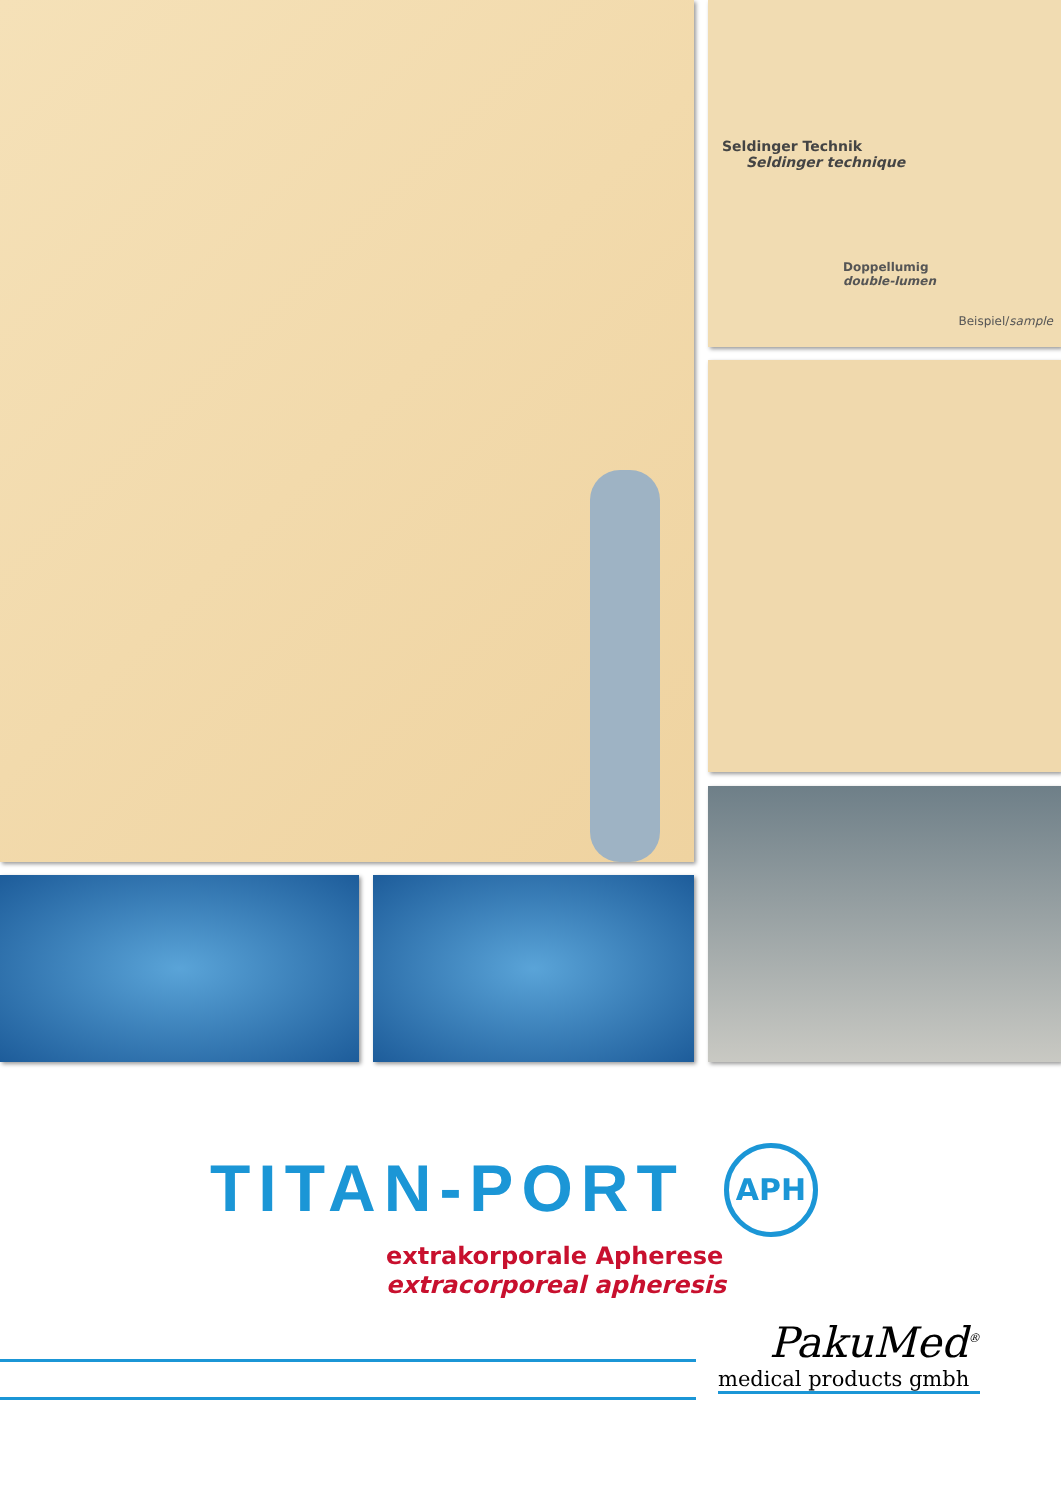Seldinger Technik
Seldinger technique
Doppellumig
double-lumen
Beispiel/sample
TITAN-PORT APH
extrakorporale Apherese
extracorporeal apheresis
PakuMed<sup>®</sup>
medical products gmbh